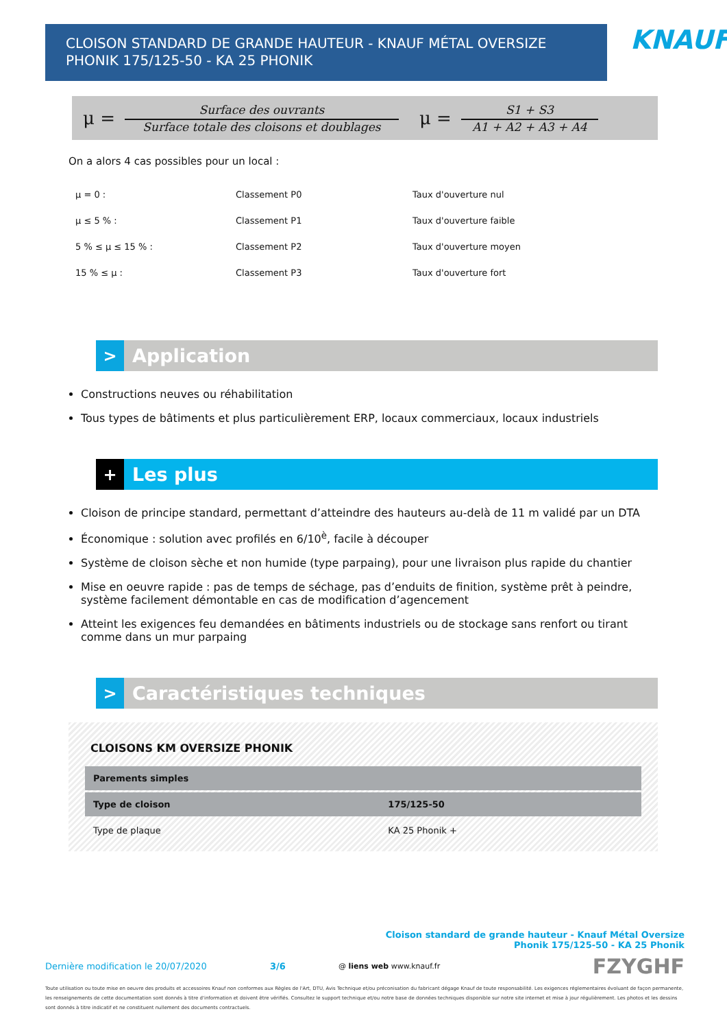CLOISON STANDARD DE GRANDE HAUTEUR - KNAUF MÉTAL OVERSIZE PHONIK 175/125-50 - KA 25 PHONIK
KNAUF
μ =
Surface des ouvrants
Surface totale des cloisons et doublages
μ =
S1 + S3
A1 + A2 + A3 + A4
On a alors 4 cas possibles pour un local :
| μ = 0 : | Classement P0 | Taux d'ouverture nul |
| μ ≤ 5 % : | Classement P1 | Taux d'ouverture faible |
| 5 % ≤ μ ≤ 15 % : | Classement P2 | Taux d'ouverture moyen |
| 15 % ≤ μ : | Classement P3 | Taux d'ouverture fort |
> Application
Constructions neuves ou réhabilitation
Tous types de bâtiments et plus particulièrement ERP, locaux commerciaux, locaux industriels
+ Les plus
Cloison de principe standard, permettant d’atteindre des hauteurs au-delà de 11 m validé par un DTA
Économique : solution avec profilés en 6/10<sup>è</sup>, facile à découper
Système de cloison sèche et non humide (type parpaing), pour une livraison plus rapide du chantier
Mise en oeuvre rapide : pas de temps de séchage, pas d’enduits de finition, système prêt à peindre, système facilement démontable en cas de modification d’agencement
Atteint les exigences feu demandées en bâtiments industriels ou de stockage sans renfort ou tirant comme dans un mur parpaing
> Caractéristiques techniques
CLOISONS KM OVERSIZE PHONIK
| Parements simples | |
| --- | --- |
| Type de cloison | 175/125-50 |
| Type de plaque | KA 25 Phonik + |
Cloison standard de grande hauteur - Knauf Métal Oversize
Phonik 175/125-50 - KA 25 Phonik
Dernière modification le 20/07/2020 3/6 @ liens web www.knauf.fr FZYGHF
Toute utilisation ou toute mise en oeuvre des produits et accessoires Knauf non conformes aux Règles de l'Art, DTU, Avis Technique et/ou préconisation du fabricant dégage Knauf de toute responsabilité. Les exigences réglementaires évoluant de façon permanente, les renseignements de cette documentation sont donnés à titre d'information et doivent être vérifiés. Consultez le support technique et/ou notre base de données techniques disponible sur notre site internet et mise à jour régulièrement. Les photos et les dessins sont donnés à titre indicatif et ne constituent nullement des documents contractuels.